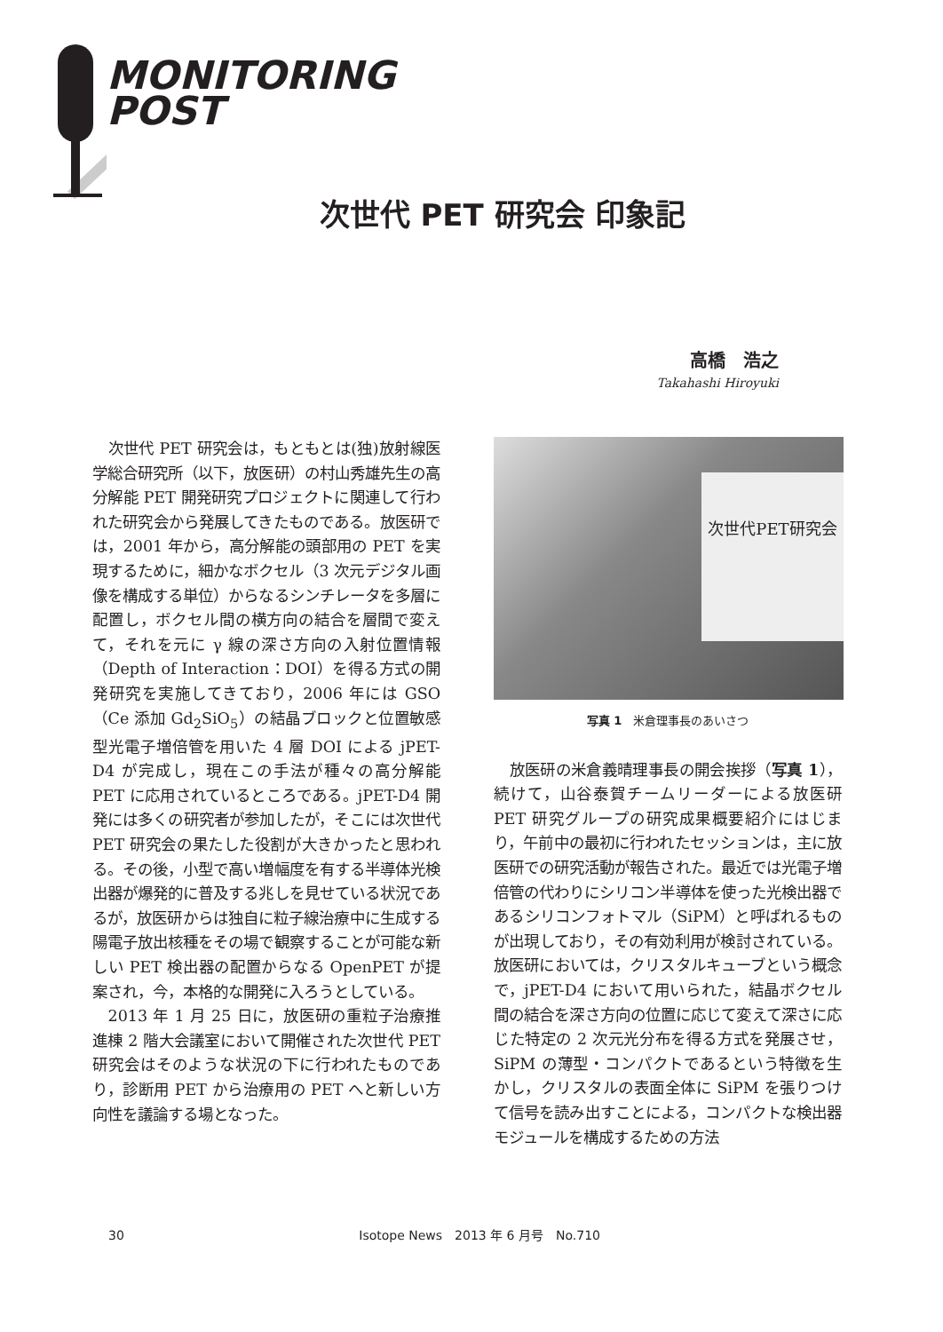MONITORING
POST
次世代 PET 研究会 印象記
高橋　浩之
Takahashi Hiroyuki
次世代 PET 研究会は，もともとは(独)放射線医学総合研究所（以下，放医研）の村山秀雄先生の高分解能 PET 開発研究プロジェクトに関連して行われた研究会から発展してきたものである。放医研では，2001 年から，高分解能の頭部用の PET を実現するために，細かなボクセル（3 次元デジタル画像を構成する単位）からなるシンチレータを多層に配置し，ボクセル間の横方向の結合を層間で変えて，それを元に γ 線の深さ方向の入射位置情報（Depth of Interaction：DOI）を得る方式の開発研究を実施してきており，2006 年には GSO（Ce 添加 Gd<sub>2</sub>SiO<sub>5</sub>）の結晶ブロックと位置敏感型光電子増倍管を用いた 4 層 DOI による jPET-D4 が完成し，現在この手法が種々の高分解能 PET に応用されているところである。jPET-D4 開発には多くの研究者が参加したが，そこには次世代 PET 研究会の果たした役割が大きかったと思われる。その後，小型で高い増幅度を有する半導体光検出器が爆発的に普及する兆しを見せている状況であるが，放医研からは独自に粒子線治療中に生成する陽電子放出核種をその場で観察することが可能な新しい PET 検出器の配置からなる OpenPET が提案され，今，本格的な開発に入ろうとしている。
2013 年 1 月 25 日に，放医研の重粒子治療推進棟 2 階大会議室において開催された次世代 PET 研究会はそのような状況の下に行われたものであり，診断用 PET から治療用の PET へと新しい方向性を議論する場となった。
次世代PET研究会
写真 1　米倉理事長のあいさつ
放医研の米倉義晴理事長の開会挨拶（写真 1），続けて，山谷泰賀チームリーダーによる放医研 PET 研究グループの研究成果概要紹介にはじまり，午前中の最初に行われたセッションは，主に放医研での研究活動が報告された。最近では光電子増倍管の代わりにシリコン半導体を使った光検出器であるシリコンフォトマル（SiPM）と呼ばれるものが出現しており，その有効利用が検討されている。放医研においては，クリスタルキューブという概念で，jPET-D4 において用いられた，結晶ボクセル間の結合を深さ方向の位置に応じて変えて深さに応じた特定の 2 次元光分布を得る方式を発展させ，SiPM の薄型・コンパクトであるという特徴を生かし，クリスタルの表面全体に SiPM を張りつけて信号を読み出すことによる，コンパクトな検出器モジュールを構成するための方法
30 Isotope News　2013 年 6 月号　No.710